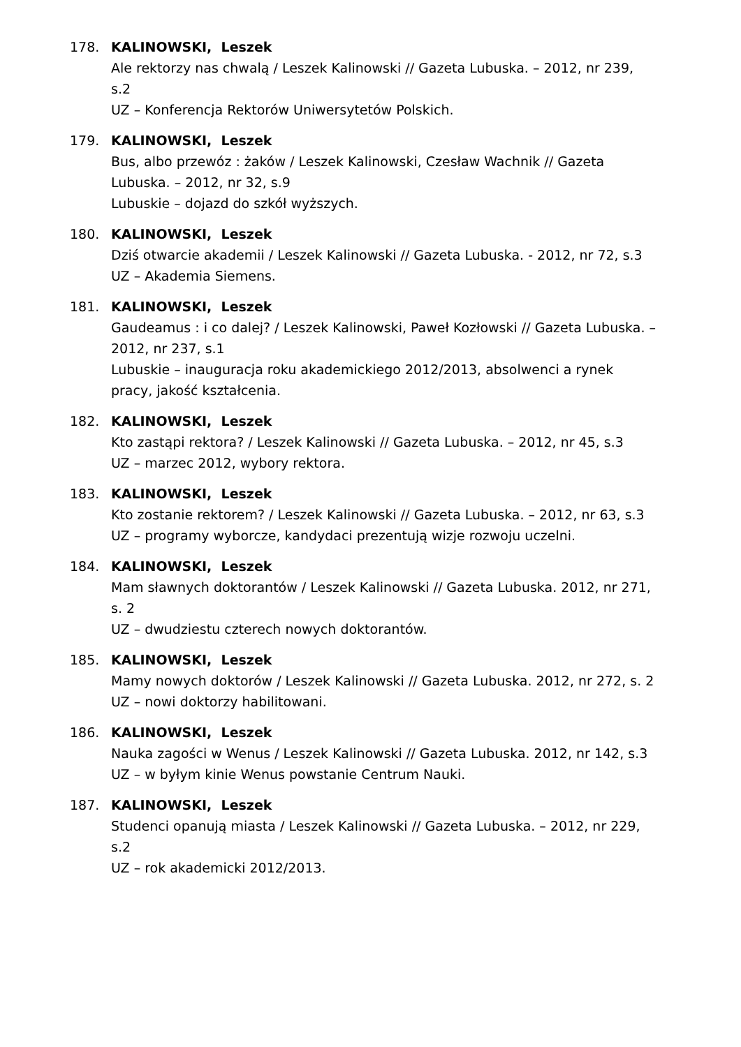178. KALINOWSKI, Leszek
Ale rektorzy nas chwalą / Leszek Kalinowski // Gazeta Lubuska. – 2012, nr 239, s.2
UZ – Konferencja Rektorów Uniwersytetów Polskich.
179. KALINOWSKI, Leszek
Bus, albo przewóz : żaków / Leszek Kalinowski, Czesław Wachnik // Gazeta Lubuska. – 2012, nr 32, s.9
Lubuskie – dojazd do szkół wyższych.
180. KALINOWSKI, Leszek
Dziś otwarcie akademii / Leszek Kalinowski // Gazeta Lubuska. - 2012, nr 72, s.3
UZ – Akademia Siemens.
181. KALINOWSKI, Leszek
Gaudeamus : i co dalej? / Leszek Kalinowski, Paweł Kozłowski // Gazeta Lubuska. – 2012, nr 237, s.1
Lubuskie – inauguracja roku akademickiego 2012/2013, absolwenci a rynek pracy, jakość kształcenia.
182. KALINOWSKI, Leszek
Kto zastąpi rektora? / Leszek Kalinowski // Gazeta Lubuska. – 2012, nr 45, s.3
UZ – marzec 2012, wybory rektora.
183. KALINOWSKI, Leszek
Kto zostanie rektorem? / Leszek Kalinowski // Gazeta Lubuska. – 2012, nr 63, s.3
UZ – programy wyborcze, kandydaci prezentują wizje rozwoju uczelni.
184. KALINOWSKI, Leszek
Mam sławnych doktorantów / Leszek Kalinowski // Gazeta Lubuska. 2012, nr 271, s. 2
UZ – dwudziestu czterech nowych doktorantów.
185. KALINOWSKI, Leszek
Mamy nowych doktorów / Leszek Kalinowski // Gazeta Lubuska. 2012, nr 272, s. 2
UZ – nowi doktorzy habilitowani.
186. KALINOWSKI, Leszek
Nauka zagości w Wenus / Leszek Kalinowski // Gazeta Lubuska. 2012, nr 142, s.3
UZ – w byłym kinie Wenus powstanie Centrum Nauki.
187. KALINOWSKI, Leszek
Studenci opanują miasta / Leszek Kalinowski // Gazeta Lubuska. – 2012, nr 229, s.2
UZ – rok akademicki 2012/2013.